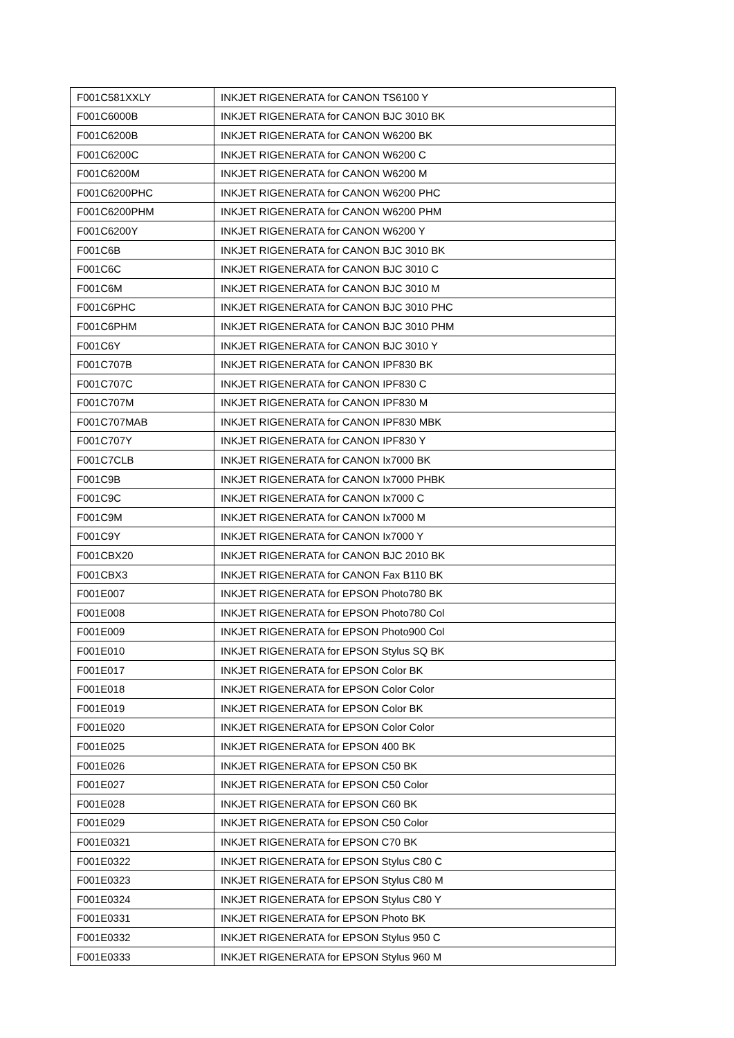| F001C581XXLY | INKJET RIGENERATA for CANON TS6100 Y |
| F001C6000B | INKJET RIGENERATA for CANON BJC 3010 BK |
| F001C6200B | INKJET RIGENERATA for CANON W6200 BK |
| F001C6200C | INKJET RIGENERATA for CANON W6200 C |
| F001C6200M | INKJET RIGENERATA for CANON W6200 M |
| F001C6200PHC | INKJET RIGENERATA for CANON W6200 PHC |
| F001C6200PHM | INKJET RIGENERATA for CANON W6200 PHM |
| F001C6200Y | INKJET RIGENERATA for CANON W6200 Y |
| F001C6B | INKJET RIGENERATA for CANON BJC 3010 BK |
| F001C6C | INKJET RIGENERATA for CANON BJC 3010 C |
| F001C6M | INKJET RIGENERATA for CANON BJC 3010 M |
| F001C6PHC | INKJET RIGENERATA for CANON BJC 3010 PHC |
| F001C6PHM | INKJET RIGENERATA for CANON BJC 3010 PHM |
| F001C6Y | INKJET RIGENERATA for CANON BJC 3010 Y |
| F001C707B | INKJET RIGENERATA for CANON IPF830 BK |
| F001C707C | INKJET RIGENERATA for CANON IPF830 C |
| F001C707M | INKJET RIGENERATA for CANON IPF830 M |
| F001C707MAB | INKJET RIGENERATA for CANON IPF830 MBK |
| F001C707Y | INKJET RIGENERATA for CANON IPF830 Y |
| F001C7CLB | INKJET RIGENERATA for CANON Ix7000 BK |
| F001C9B | INKJET RIGENERATA for CANON Ix7000 PHBK |
| F001C9C | INKJET RIGENERATA for CANON Ix7000 C |
| F001C9M | INKJET RIGENERATA for CANON Ix7000 M |
| F001C9Y | INKJET RIGENERATA for CANON Ix7000 Y |
| F001CBX20 | INKJET RIGENERATA for CANON BJC 2010 BK |
| F001CBX3 | INKJET RIGENERATA for CANON Fax B110 BK |
| F001E007 | INKJET RIGENERATA for EPSON Photo780 BK |
| F001E008 | INKJET RIGENERATA for EPSON Photo780 Col |
| F001E009 | INKJET RIGENERATA for EPSON Photo900 Col |
| F001E010 | INKJET RIGENERATA for EPSON Stylus SQ BK |
| F001E017 | INKJET RIGENERATA for EPSON Color BK |
| F001E018 | INKJET RIGENERATA for EPSON Color Color |
| F001E019 | INKJET RIGENERATA for EPSON Color BK |
| F001E020 | INKJET RIGENERATA for EPSON Color Color |
| F001E025 | INKJET RIGENERATA for EPSON 400 BK |
| F001E026 | INKJET RIGENERATA for EPSON C50 BK |
| F001E027 | INKJET RIGENERATA for EPSON C50 Color |
| F001E028 | INKJET RIGENERATA for EPSON C60 BK |
| F001E029 | INKJET RIGENERATA for EPSON C50 Color |
| F001E0321 | INKJET RIGENERATA for EPSON C70 BK |
| F001E0322 | INKJET RIGENERATA for EPSON Stylus C80 C |
| F001E0323 | INKJET RIGENERATA for EPSON Stylus C80 M |
| F001E0324 | INKJET RIGENERATA for EPSON Stylus C80 Y |
| F001E0331 | INKJET RIGENERATA for EPSON Photo BK |
| F001E0332 | INKJET RIGENERATA for EPSON Stylus 950 C |
| F001E0333 | INKJET RIGENERATA for EPSON Stylus 960 M |